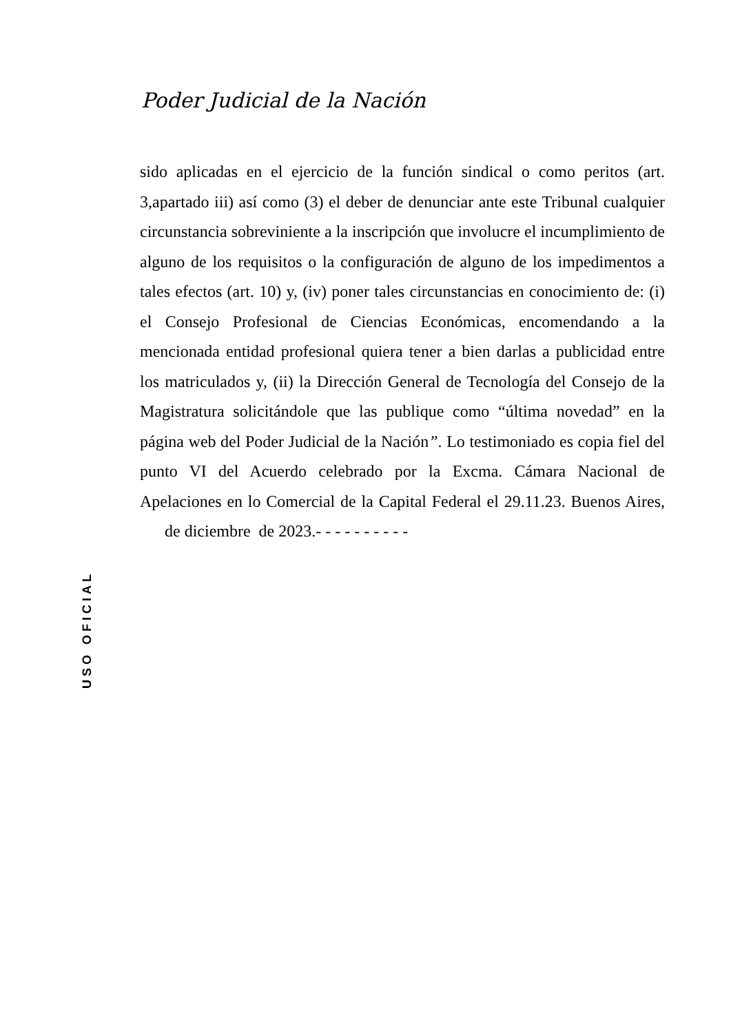Poder Judicial de la Nación
sido aplicadas en el ejercicio de la función sindical o como peritos (art. 3,apartado iii) así como (3) el deber de denunciar ante este Tribunal cualquier circunstancia sobreviniente a la inscripción que involucre el incumplimiento de alguno de los requisitos o la configuración de alguno de los impedimentos a tales efectos (art. 10) y, (iv) poner tales circunstancias en conocimiento de: (i) el Consejo Profesional de Ciencias Económicas, encomendando a la mencionada entidad profesional quiera tener a bien darlas a publicidad entre los matriculados y, (ii) la Dirección General de Tecnología del Consejo de la Magistratura solicitándole que las publique como “última novedad” en la página web del Poder Judicial de la Nación”. Lo testimoniado es copia fiel del punto VI del Acuerdo celebrado por la Excma. Cámara Nacional de Apelaciones en lo Comercial de la Capital Federal el 29.11.23. Buenos Aires, de diciembre de 2023.- - - - - - - - - -
USO OFICIAL